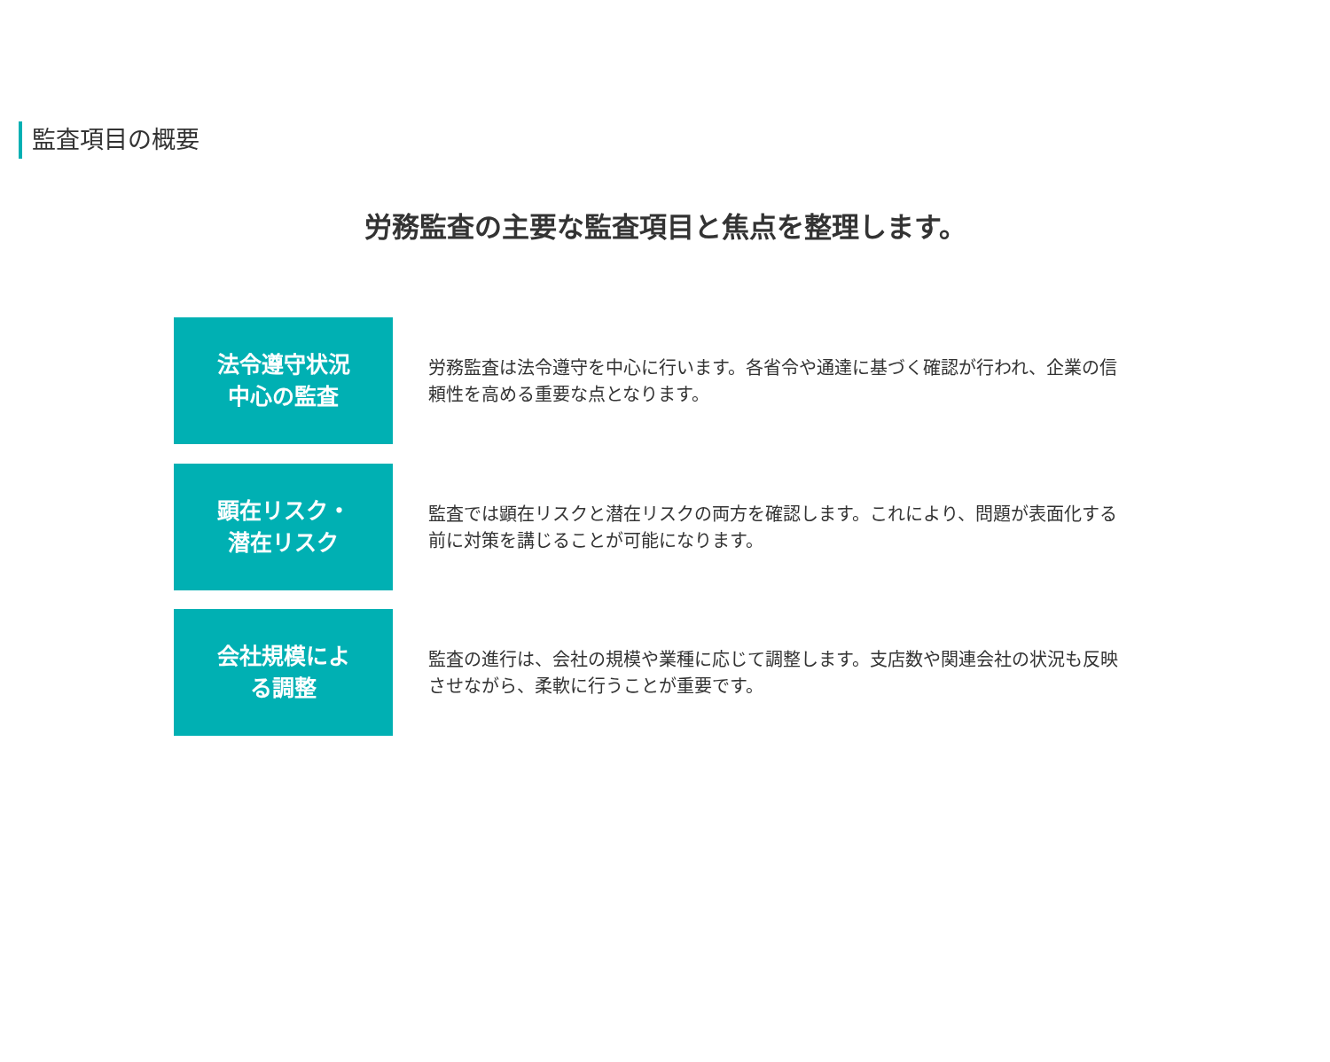監査項目の概要
労務監査の主要な監査項目と焦点を整理します。
法令遵守状況
中心の監査
労務監査は法令遵守を中心に行います。各省令や通達に基づく確認が行われ、企業の信頼性を高める重要な点となります。
顕在リスク・
潜在リスク
監査では顕在リスクと潜在リスクの両方を確認します。これにより、問題が表面化する前に対策を講じることが可能になります。
会社規模によ
る調整
監査の進行は、会社の規模や業種に応じて調整します。支店数や関連会社の状況も反映させながら、柔軟に行うことが重要です。